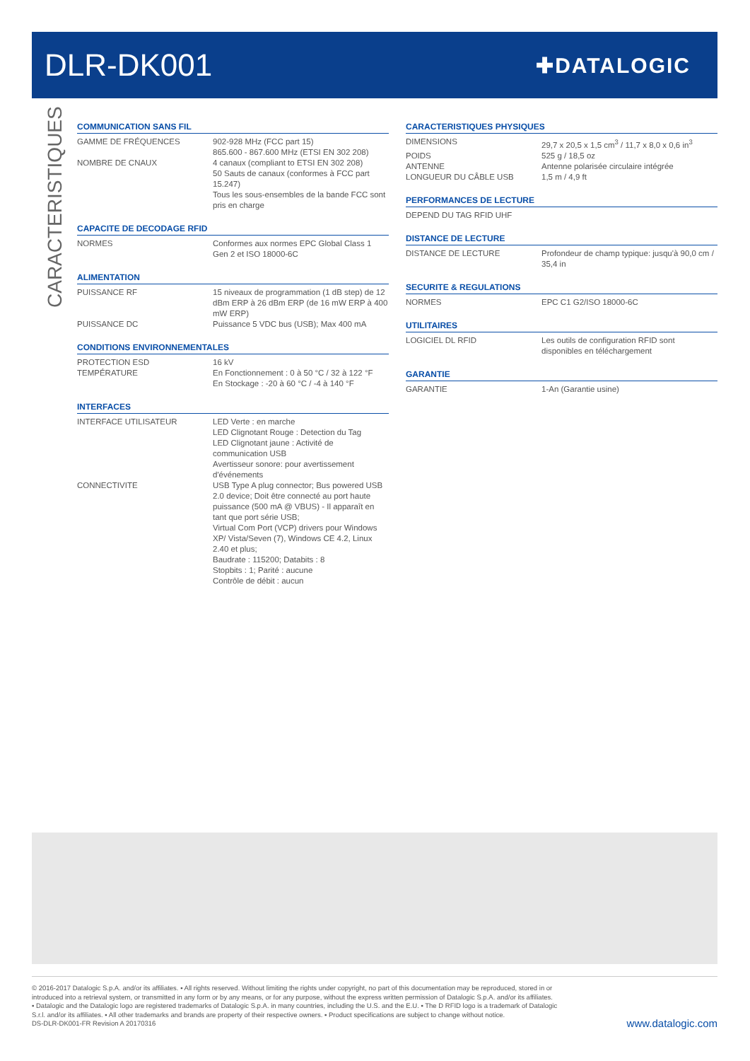DLR-DK001
✚DATALOGIC
CARACTERISTIQUES
COMMUNICATION SANS FIL
| GAMME DE FRÉQUENCES | 902-928 MHz (FCC part 15) 865.600 - 867.600 MHz (ETSI EN 302 208) |
| NOMBRE DE CNAUX | 4 canaux (compliant to ETSI EN 302 208) 50 Sauts de canaux (conformes à FCC part 15.247) Tous les sous-ensembles de la bande FCC sont pris en charge |
CAPACITE DE DECODAGE RFID
| NORMES | Conformes aux normes EPC Global Class 1 Gen 2 et ISO 18000-6C |
ALIMENTATION
| PUISSANCE RF | 15 niveaux de programmation (1 dB step) de 12 dBm ERP à 26 dBm ERP (de 16 mW ERP à 400 mW ERP) |
| PUISSANCE DC | Puissance 5 VDC bus (USB); Max 400 mA |
CONDITIONS ENVIRONNEMENTALES
| PROTECTION ESD | 16 kV |
| TEMPÉRATURE | En Fonctionnement : 0 à 50 °C / 32 à 122 °F En Stockage : -20 à 60 °C / -4 à 140 °F |
INTERFACES
| INTERFACE UTILISATEUR | LED Verte : en marche LED Clignotant Rouge : Detection du Tag LED Clignotant jaune : Activité de communication USB Avertisseur sonore: pour avertissement d'événements |
| CONNECTIVITE | USB Type A plug connector; Bus powered USB 2.0 device; Doit être connecté au port haute puissance (500 mA @ VBUS) - Il apparaît en tant que port série USB; Virtual Com Port (VCP) drivers pour Windows XP/ Vista/Seven (7), Windows CE 4.2, Linux 2.40 et plus; Baudrate : 115200; Databits : 8 Stopbits : 1; Parité : aucune Contrôle de débit : aucun |
CARACTERISTIQUES PHYSIQUES
| DIMENSIONS | 29,7 x 20,5 x 1,5 cm<sup>3</sup> / 11,7 x 8,0 x 0,6 in<sup>3</sup> |
| POIDS | 525 g / 18,5 oz |
| ANTENNE | Antenne polarisée circulaire intégrée |
| LONGUEUR DU CÂBLE USB | 1,5 m / 4,9 ft |
PERFORMANCES DE LECTURE
| DEPEND DU TAG RFID UHF |
DISTANCE DE LECTURE
| DISTANCE DE LECTURE | Profondeur de champ typique: jusqu'à 90,0 cm / 35,4 in |
SECURITE & REGULATIONS
| NORMES | EPC C1 G2/ISO 18000-6C |
UTILITAIRES
| LOGICIEL DL RFID | Les outils de configuration RFID sont disponibles en téléchargement |
GARANTIE
| GARANTIE | 1-An (Garantie usine) |
© 2016-2017 Datalogic S.p.A. and/or its affiliates. ▪ All rights reserved. Without limiting the rights under copyright, no part of this documentation may be reproduced, stored in or
introduced into a retrieval system, or transmitted in any form or by any means, or for any purpose, without the express written permission of Datalogic S.p.A. and/or its affiliates.
▪ Datalogic and the Datalogic logo are registered trademarks of Datalogic S.p.A. in many countries, including the U.S. and the E.U. ▪ The D RFID logo is a trademark of Datalogic
S.r.l. and/or its affiliates. ▪ All other trademarks and brands are property of their respective owners. ▪ Product specifications are subject to change without notice.
DS-DLR-DK001-FR Revision A 20170316
www.datalogic.com